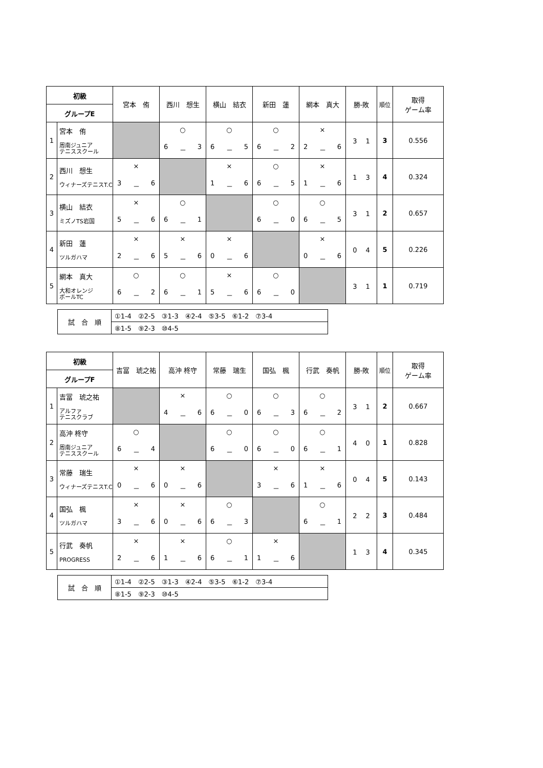| 初級 | | 宮本 侑 | 西川 想生 | 横山 結衣 | 新田 蓮 | 網本 真大 | 勝-敗 | 順位 | 取得 ゲーム率 |
| --- | --- | --- | --- | --- | --- | --- | --- | --- | --- |
| グループE | | | | | | | | | |
| 1 | 宮本 侑 周南ジュニア テニススクール | | ○ 6 － 3 | ○ 6 － 5 | ○ 6 － 2 | × 2 － 6 | 3 1 | 3 | 0.556 |
| 2 | 西川 想生 ウィナーズテニスT.C | × 3 － 6 | | × 1 － 6 | ○ 6 － 5 | × 1 － 6 | 1 3 | 4 | 0.324 |
| 3 | 横山 結衣 ミズノTS岩国 | × 5 － 6 | ○ 6 － 1 | | ○ 6 － 0 | ○ 6 － 5 | 3 1 | 2 | 0.657 |
| 4 | 新田 蓮 ツルガハマ | × 2 － 6 | × 5 － 6 | × 0 － 6 | | × 0 － 6 | 0 4 | 5 | 0.226 |
| 5 | 網本 真大 大和オレンジ ボールTC | ○ 6 － 2 | ○ 6 － 1 | × 5 － 6 | ○ 6 － 0 | | 3 1 | 1 | 0.719 |
| 試 合 順 | ①1-4 ②2-5 ③1-3 ④2-4 ⑤3-5 ⑥1-2 ⑦3-4 |
| | ⑧1-5 ⑨2-3 ⑩4-5 |
| 初級 | | 吉冨 琥之祐 | 高沖 柊守 | 常藤 瑞生 | 国弘 楓 | 行武 奏帆 | 勝-敗 | 順位 | 取得 ゲーム率 |
| --- | --- | --- | --- | --- | --- | --- | --- | --- | --- |
| グループF | | | | | | | | | |
| 1 | 吉冨 琥之祐 アルファ テニスクラブ | | × 4 － 6 | ○ 6 － 0 | ○ 6 － 3 | ○ 6 － 2 | 3 1 | 2 | 0.667 |
| 2 | 高沖 柊守 周南ジュニア テニススクール | ○ 6 － 4 | | ○ 6 － 0 | ○ 6 － 0 | ○ 6 － 1 | 4 0 | 1 | 0.828 |
| 3 | 常藤 瑞生 ウィナーズテニスT.C | × 0 － 6 | × 0 － 6 | | × 3 － 6 | × 1 － 6 | 0 4 | 5 | 0.143 |
| 4 | 国弘 楓 ツルガハマ | × 3 － 6 | × 0 － 6 | ○ 6 － 3 | | ○ 6 － 1 | 2 2 | 3 | 0.484 |
| 5 | 行武 奏帆 PROGRESS | × 2 － 6 | × 1 － 6 | ○ 6 － 1 | × 1 － 6 | | 1 3 | 4 | 0.345 |
| 試 合 順 | ①1-4 ②2-5 ③1-3 ④2-4 ⑤3-5 ⑥1-2 ⑦3-4 |
| | ⑧1-5 ⑨2-3 ⑩4-5 |